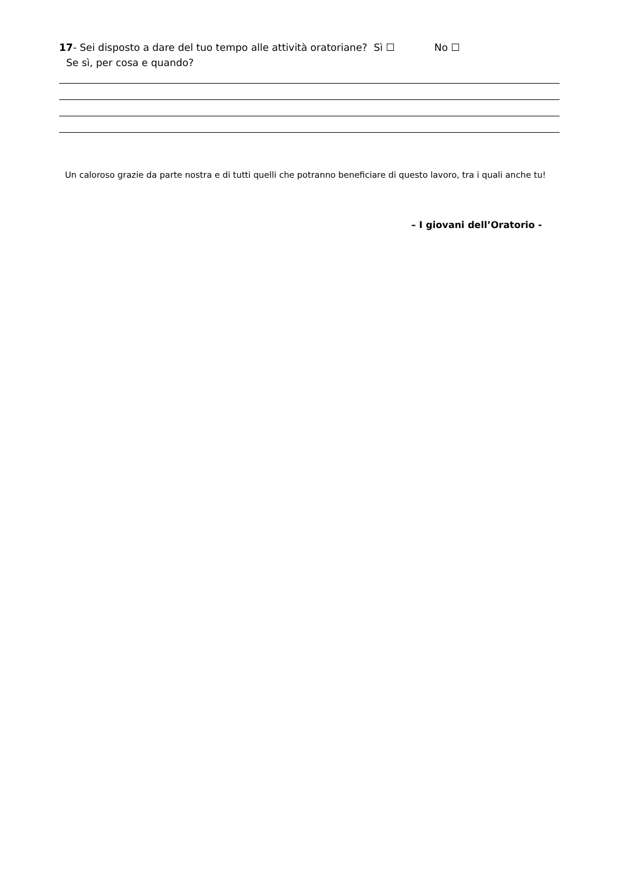17- Sei disposto a dare del tuo tempo alle attività oratoriane? Sì ☐ No ☐
Se sì, per cosa e quando?
Un caloroso grazie da parte nostra e di tutti quelli che potranno beneficiare di questo lavoro, tra i quali anche tu!
– I giovani dell’Oratorio -